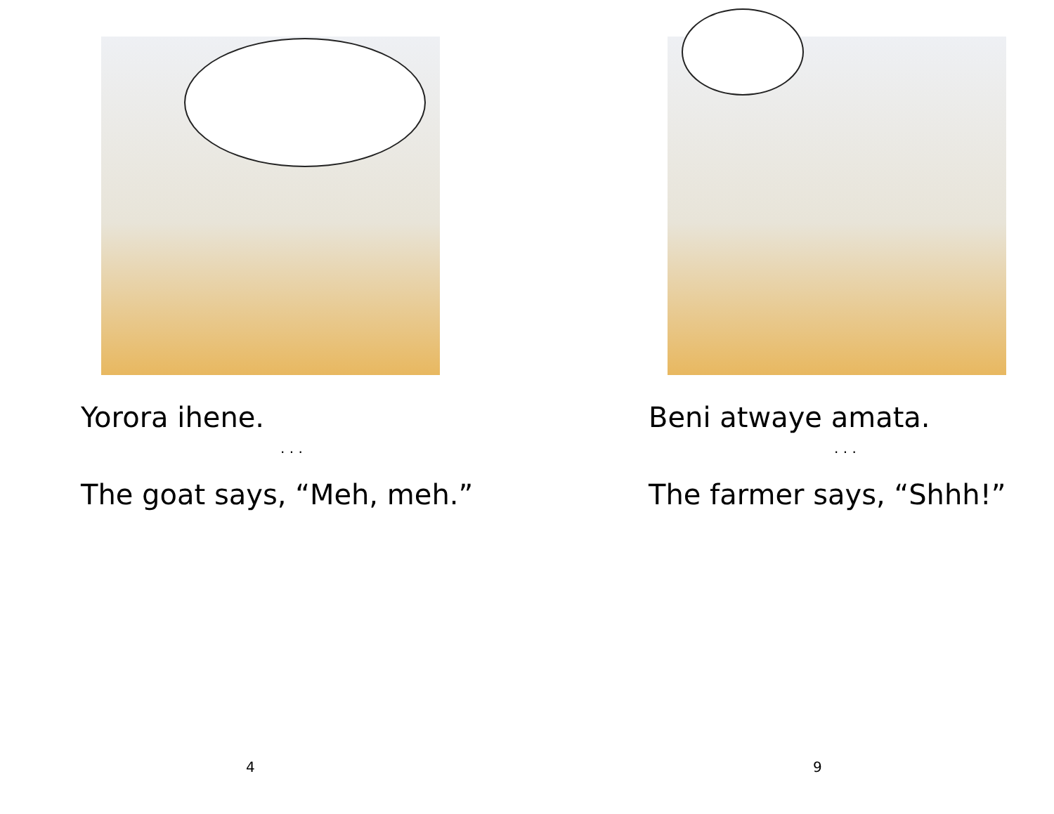Yorora ihene.
. . .
The goat says, “Meh, meh.”
4
Beni atwaye amata.
. . .
The farmer says, “Shhh!”
9